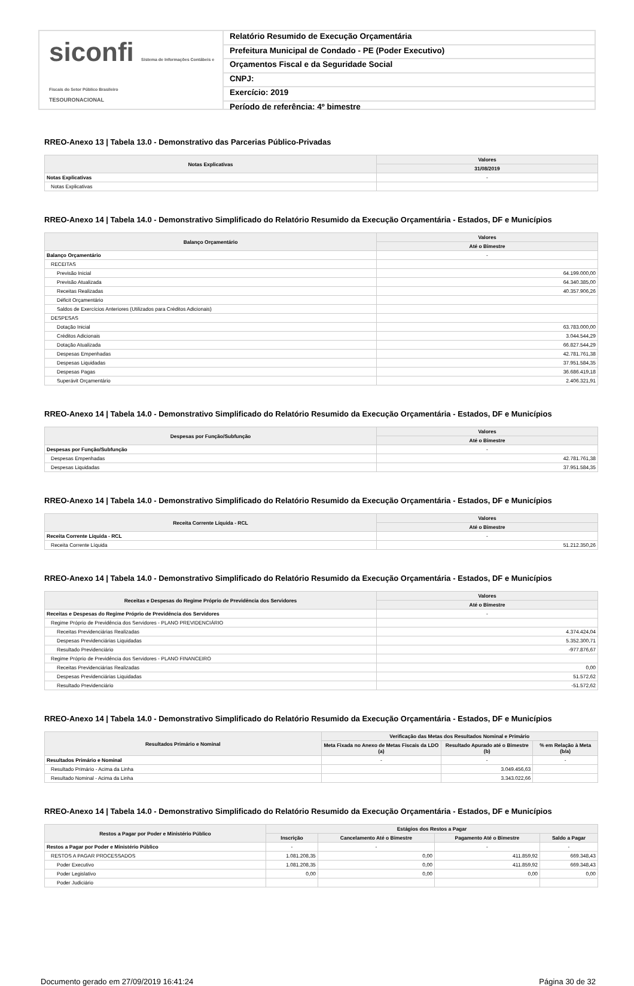siconfi Sistema de Informações Contábeis e Fiscais do Setor Público Brasileiro
TESOURONACIONAL
Relatório Resumido de Execução Orçamentária
Prefeitura Municipal de Condado - PE (Poder Executivo)
Orçamentos Fiscal e da Seguridade Social
CNPJ:
Exercício: 2019
Período de referência: 4º bimestre
RREO-Anexo 13 | Tabela 13.0 - Demonstrativo das Parcerias Público-Privadas
| Notas Explicativas | Valores |
| --- | --- |
| | 31/08/2019 |
| Notas Explicativas | - |
| Notas Explicativas | |
RREO-Anexo 14 | Tabela 14.0 - Demonstrativo Simplificado do Relatório Resumido da Execução Orçamentária - Estados, DF e Municípios
| Balanço Orçamentário | Valores |
| --- | --- |
| | Até o Bimestre |
| Balanço Orçamentário | - |
| RECEITAS | |
| Previsão Inicial | 64.199.000,00 |
| Previsão Atualizada | 64.340.385,00 |
| Receitas Realizadas | 40.357.906,26 |
| Déficit Orçamentário | |
| Saldos de Exercícios Anteriores (Utilizados para Créditos Adicionais) | |
| DESPESAS | |
| Dotação Inicial | 63.783.000,00 |
| Créditos Adicionais | 3.044.544,29 |
| Dotação Atualizada | 66.827.544,29 |
| Despesas Empenhadas | 42.781.761,38 |
| Despesas Liquidadas | 37.951.584,35 |
| Despesas Pagas | 36.686.419,18 |
| Superávit Orçamentário | 2.406.321,91 |
RREO-Anexo 14 | Tabela 14.0 - Demonstrativo Simplificado do Relatório Resumido da Execução Orçamentária - Estados, DF e Municípios
| Despesas por Função/Subfunção | Valores |
| --- | --- |
| | Até o Bimestre |
| Despesas por Função/Subfunção | - |
| Despesas Empenhadas | 42.781.761,38 |
| Despesas Liquidadas | 37.951.584,35 |
RREO-Anexo 14 | Tabela 14.0 - Demonstrativo Simplificado do Relatório Resumido da Execução Orçamentária - Estados, DF e Municípios
| Receita Corrente Líquida - RCL | Valores |
| --- | --- |
| | Até o Bimestre |
| Receita Corrente Líquida - RCL | - |
| Receita Corrente Líquida | 51.212.350,26 |
RREO-Anexo 14 | Tabela 14.0 - Demonstrativo Simplificado do Relatório Resumido da Execução Orçamentária - Estados, DF e Municípios
| Receitas e Despesas do Regime Próprio de Previdência dos Servidores | Valores |
| --- | --- |
| | Até o Bimestre |
| Receitas e Despesas do Regime Próprio de Previdência dos Servidores | - |
| Regime Próprio de Previdência dos Servidores - PLANO PREVIDENCIÁRIO | |
| Receitas Previdenciárias Realizadas | 4.374.424,04 |
| Despesas Previdenciárias Liquidadas | 5.352.300,71 |
| Resultado Previdenciário | -977.876,67 |
| Regime Próprio de Previdência dos Servidores - PLANO FINANCEIRO | |
| Receitas Previdenciárias Realizadas | 0,00 |
| Despesas Previdenciárias Liquidadas | 51.572,62 |
| Resultado Previdenciário | -51.572,62 |
RREO-Anexo 14 | Tabela 14.0 - Demonstrativo Simplificado do Relatório Resumido da Execução Orçamentária - Estados, DF e Municípios
| Resultados Primário e Nominal | Verificação das Metas dos Resultados Nominal e Primário | | |
| --- | --- | --- | --- |
| | Meta Fixada no Anexo de Metas Fiscais da LDO (a) | Resultado Apurado até o Bimestre (b) | % em Relação à Meta (b/a) |
| Resultados Primário e Nominal | - | - | - |
| Resultado Primário - Acima da Linha | | 3.049.456,63 | |
| Resultado Nominal - Acima da Linha | | 3.343.022,66 | |
RREO-Anexo 14 | Tabela 14.0 - Demonstrativo Simplificado do Relatório Resumido da Execução Orçamentária - Estados, DF e Municípios
| Restos a Pagar por Poder e Ministério Público | Estágios dos Restos a Pagar | | | |
| --- | --- | --- | --- | --- |
| | Inscrição | Cancelamento Até o Bimestre | Pagamento Até o Bimestre | Saldo a Pagar |
| Restos a Pagar por Poder e Ministério Público | - | - | - | - |
| RESTOS A PAGAR PROCESSADOS | 1.081.208,35 | 0,00 | 411.859,92 | 669.348,43 |
| Poder Executivo | 1.081.208,35 | 0,00 | 411.859,92 | 669.348,43 |
| Poder Legislativo | 0,00 | 0,00 | 0,00 | 0,00 |
| Poder Judiciário | | | | |
Documento gerado em 27/09/2019 16:41:24 Página 30 de 32